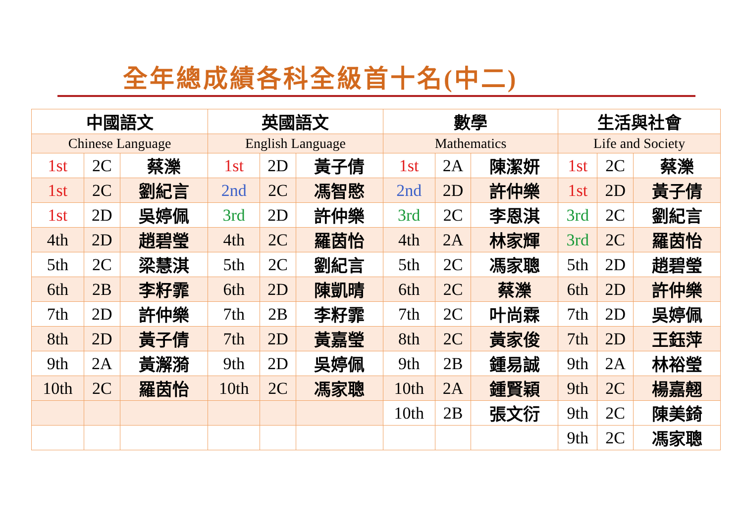全年總成績各科全級首十名(中二)
| 中國語文 | | | 英國語文 | | | 數學 | | | 生活與社會 | | |
| --- | --- | --- | --- | --- | --- | --- | --- | --- | --- | --- | --- |
| Chinese Language | | | English Language | | | Mathematics | | | Life and Society | | |
| 1st | 2C | 蔡濼 | 1st | 2D | 黃子倩 | 1st | 2A | 陳潔妍 | 1st | 2C | 蔡濼 |
| 1st | 2C | 劉紀言 | 2nd | 2C | 馮智愍 | 2nd | 2D | 許仲樂 | 1st | 2D | 黃子倩 |
| 1st | 2D | 吳婷佩 | 3rd | 2D | 許仲樂 | 3rd | 2C | 李恩淇 | 3rd | 2C | 劉紀言 |
| 4th | 2D | 趙碧瑩 | 4th | 2C | 羅茵怡 | 4th | 2A | 林家輝 | 3rd | 2C | 羅茵怡 |
| 5th | 2C | 梁慧淇 | 5th | 2C | 劉紀言 | 5th | 2C | 馮家聰 | 5th | 2D | 趙碧瑩 |
| 6th | 2B | 李籽霏 | 6th | 2D | 陳凱晴 | 6th | 2C | 蔡濼 | 6th | 2D | 許仲樂 |
| 7th | 2D | 許仲樂 | 7th | 2B | 李籽霏 | 7th | 2C | 叶尚霖 | 7th | 2D | 吳婷佩 |
| 8th | 2D | 黃子倩 | 7th | 2D | 黃嘉瑩 | 8th | 2C | 黃家俊 | 7th | 2D | 王鈺萍 |
| 9th | 2A | 黃澥漪 | 9th | 2D | 吳婷佩 | 9th | 2B | 鍾易誠 | 9th | 2A | 林裕瑩 |
| 10th | 2C | 羅茵怡 | 10th | 2C | 馮家聰 | 10th | 2A | 鍾賢穎 | 9th | 2C | 楊嘉翹 |
| | | | | | | 10th | 2B | 張文衍 | 9th | 2C | 陳美錡 |
| | | | | | | | | | 9th | 2C | 馮家聰 |